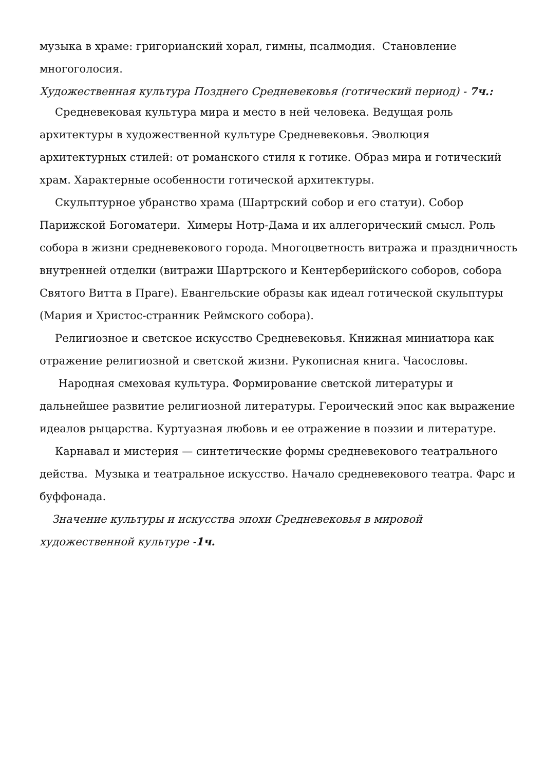музыка в храме: григорианский хорал, гимны, псалмодия. Становление многоголосия.
Художественная культура Позднего Средневековья (готический период) - 7ч.:
Средневековая культура мира и место в ней человека. Ведущая роль архитектуры в художественной культуре Средневековья. Эволюция архитектурных стилей: от романского стиля к готике. Образ мира и готический храм. Характерные особенности готической архитектуры.
Скульптурное убранство храма (Шартрский собор и его статуи). Собор Парижской Богоматери. Химеры Нотр-Дама и их аллегорический смысл. Роль собора в жизни средневекового города. Многоцветность витража и праздничность внутренней отделки (витражи Шартрского и Кентерберийского соборов, собора Святого Витта в Праге). Евангельские образы как идеал готической скульптуры (Мария и Христос-странник Реймского собора).
Религиозное и светское искусство Средневековья. Книжная миниатюра как отражение религиозной и светской жизни. Рукописная книга. Часословы.
Народная смеховая культура. Формирование светской литературы и дальнейшее развитие религиозной литературы. Героический эпос как выражение идеалов рыцарства. Куртуазная любовь и ее отражение в поэзии и литературе.
Карнавал и мистерия — синтетические формы средневекового театрального действа. Музыка и театральное искусство. Начало средневекового театра. Фарс и буффонада.
Значение культуры и искусства эпохи Средневековья в мировой художественной культуре -1ч.